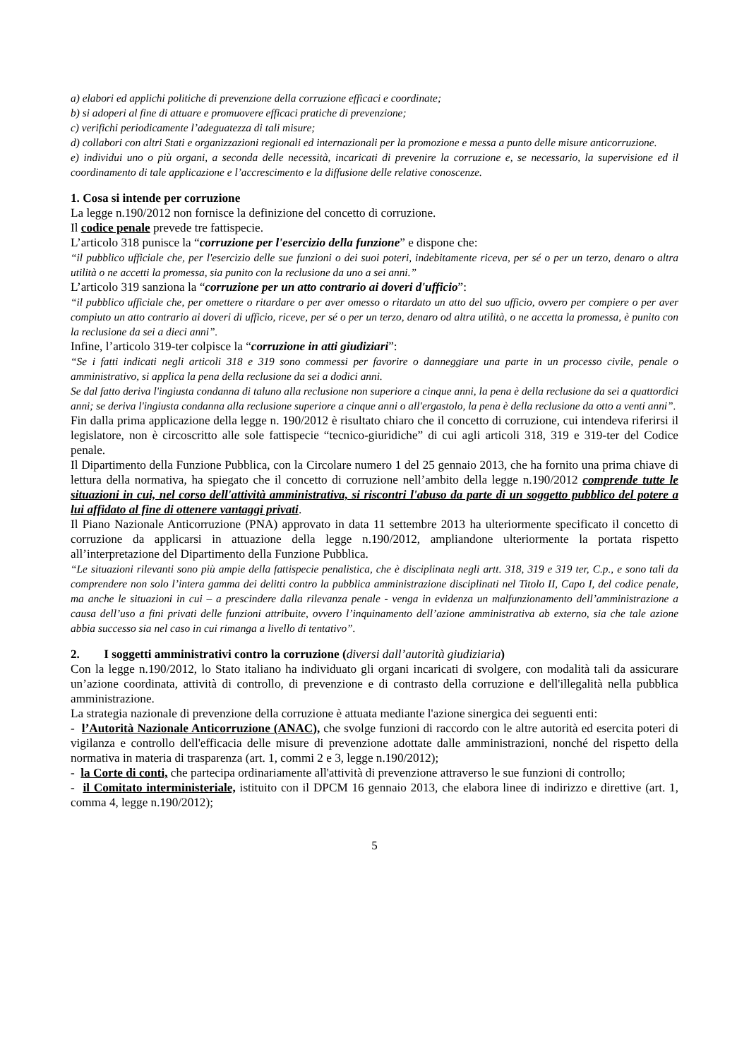a) elabori ed applichi politiche di prevenzione della corruzione efficaci e coordinate;
b) si adoperi al fine di attuare e promuovere efficaci pratiche di prevenzione;
c) verifichi periodicamente l’adeguatezza di tali misure;
d) collabori con altri Stati e organizzazioni regionali ed internazionali per la promozione e messa a punto delle misure anticorruzione.
e) individui uno o più organi, a seconda delle necessità, incaricati di prevenire la corruzione e, se necessario, la supervisione ed il coordinamento di tale applicazione e l’accrescimento e la diffusione delle relative conoscenze.
1. Cosa si intende per corruzione
La legge n.190/2012 non fornisce la definizione del concetto di corruzione.
Il codice penale prevede tre fattispecie.
L’articolo 318 punisce la “corruzione per l'esercizio della funzione” e dispone che:
“il pubblico ufficiale che, per l'esercizio delle sue funzioni o dei suoi poteri, indebitamente riceva, per sé o per un terzo, denaro o altra utilità o ne accetti la promessa, sia punito con la reclusione da uno a sei anni.”
L’articolo 319 sanziona la “corruzione per un atto contrario ai doveri d'ufficio”:
“il pubblico ufficiale che, per omettere o ritardare o per aver omesso o ritardato un atto del suo ufficio, ovvero per compiere o per aver compiuto un atto contrario ai doveri di ufficio, riceve, per sé o per un terzo, denaro od altra utilità, o ne accetta la promessa, è punito con la reclusione da sei a dieci anni”.
Infine, l’articolo 319-ter colpisce la “corruzione in atti giudiziari”:
“Se i fatti indicati negli articoli 318 e 319 sono commessi per favorire o danneggiare una parte in un processo civile, penale o amministrativo, si applica la pena della reclusione da sei a dodici anni.
Se dal fatto deriva l'ingiusta condanna di taluno alla reclusione non superiore a cinque anni, la pena è della reclusione da sei a quattordici anni; se deriva l'ingiusta condanna alla reclusione superiore a cinque anni o all'ergastolo, la pena è della reclusione da otto a venti anni”.
Fin dalla prima applicazione della legge n. 190/2012 è risultato chiaro che il concetto di corruzione, cui intendeva riferirsi il legislatore, non è circoscritto alle sole fattispecie “tecnico-giuridiche” di cui agli articoli 318, 319 e 319-ter del Codice penale.
Il Dipartimento della Funzione Pubblica, con la Circolare numero 1 del 25 gennaio 2013, che ha fornito una prima chiave di lettura della normativa, ha spiegato che il concetto di corruzione nell’ambito della legge n.190/2012 comprende tutte le situazioni in cui, nel corso dell'attività amministrativa, si riscontri l'abuso da parte di un soggetto pubblico del potere a lui affidato al fine di ottenere vantaggi privati.
Il Piano Nazionale Anticorruzione (PNA) approvato in data 11 settembre 2013 ha ulteriormente specificato il concetto di corruzione da applicarsi in attuazione della legge n.190/2012, ampliandone ulteriormente la portata rispetto all’interpretazione del Dipartimento della Funzione Pubblica.
“Le situazioni rilevanti sono più ampie della fattispecie penalistica, che è disciplinata negli artt. 318, 319 e 319 ter, C.p., e sono tali da comprendere non solo l’intera gamma dei delitti contro la pubblica amministrazione disciplinati nel Titolo II, Capo I, del codice penale, ma anche le situazioni in cui – a prescindere dalla rilevanza penale - venga in evidenza un malfunzionamento dell’amministrazione a causa dell’uso a fini privati delle funzioni attribuite, ovvero l’inquinamento dell’azione amministrativa ab externo, sia che tale azione abbia successo sia nel caso in cui rimanga a livello di tentativo”.
2. I soggetti amministrativi contro la corruzione (diversi dall’autorità giudiziaria)
Con la legge n.190/2012, lo Stato italiano ha individuato gli organi incaricati di svolgere, con modalità tali da assicurare un’azione coordinata, attività di controllo, di prevenzione e di contrasto della corruzione e dell'illegalità nella pubblica amministrazione.
La strategia nazionale di prevenzione della corruzione è attuata mediante l'azione sinergica dei seguenti enti:
- l’Autorità Nazionale Anticorruzione (ANAC), che svolge funzioni di raccordo con le altre autorità ed esercita poteri di vigilanza e controllo dell'efficacia delle misure di prevenzione adottate dalle amministrazioni, nonché del rispetto della normativa in materia di trasparenza (art. 1, commi 2 e 3, legge n.190/2012);
- la Corte di conti, che partecipa ordinariamente all'attività di prevenzione attraverso le sue funzioni di controllo;
- il Comitato interministeriale, istituito con il DPCM 16 gennaio 2013, che elabora linee di indirizzo e direttive (art. 1, comma 4, legge n.190/2012);
5